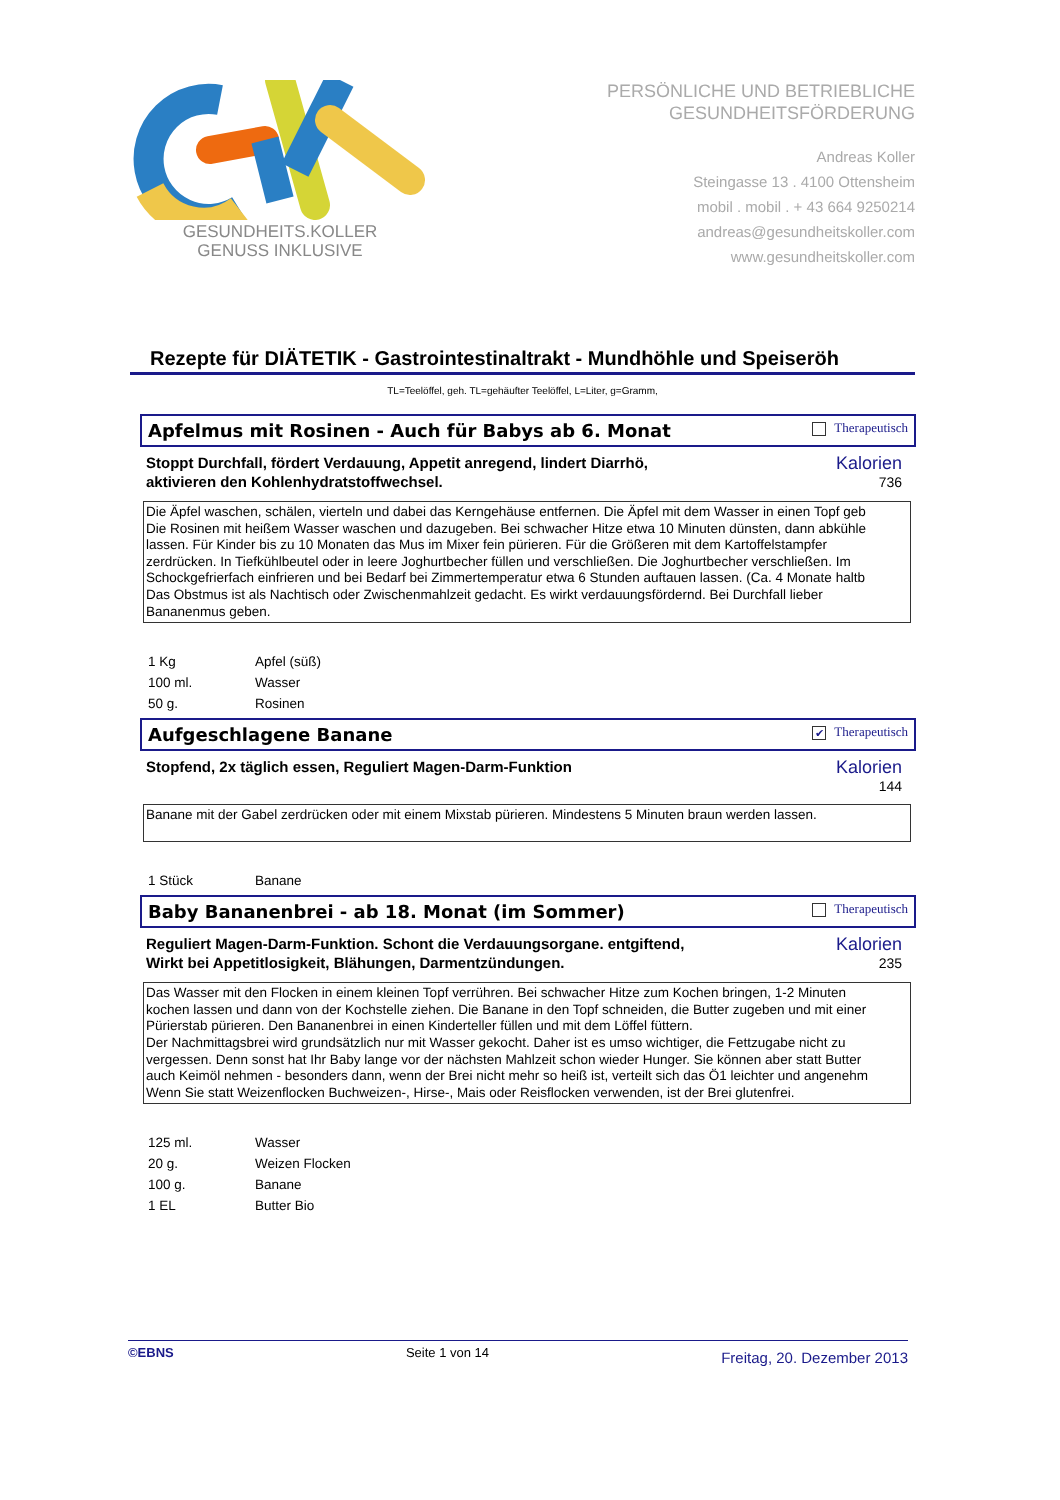GESUNDHEITS.KOLLER
GENUSS INKLUSIVE
PERSÖNLICHE UND BETRIEBLICHE
GESUNDHEITSFÖRDERUNG
Andreas Koller
Steingasse 13 . 4100 Ottensheim
mobil . mobil . + 43 664 9250214
andreas@gesundheitskoller.com
www.gesundheitskoller.com
Rezepte für DIÄTETIK - Gastrointestinaltrakt - Mundhöhle und Speiseröh
TL=Teelöffel, geh. TL=gehäufter Teelöffel, L=Liter, g=Gramm,
Apfelmus mit Rosinen - Auch für Babys ab 6. Monat Therapeutisch
Stoppt Durchfall, fördert Verdauung, Appetit anregend, lindert Diarrhö,
aktivieren den Kohlenhydratstoffwechsel.
Kalorien
736
Die Äpfel waschen, schälen, vierteln und dabei das Kerngehäuse entfernen. Die Äpfel mit dem Wasser in einen Topf geb
Die Rosinen mit heißem Wasser waschen und dazugeben. Bei schwacher Hitze etwa 10 Minuten dünsten, dann abkühle
lassen. Für Kinder bis zu 10 Monaten das Mus im Mixer fein pürieren. Für die Größeren mit dem Kartoffelstampfer
zerdrücken. In Tiefkühlbeutel oder in leere Joghurtbecher füllen und verschließen. Die Joghurtbecher verschließen. Im
Schockgefrierfach einfrieren und bei Bedarf bei Zimmertemperatur etwa 6 Stunden auftauen lassen. (Ca. 4 Monate haltb
Das Obstmus ist als Nachtisch oder Zwischenmahlzeit gedacht. Es wirkt verdauungsfördernd. Bei Durchfall lieber
Bananenmus geben.
| 1 Kg | Apfel (süß) |
| 100 ml. | Wasser |
| 50 g. | Rosinen |
Aufgeschlagene Banane ✔ Therapeutisch
Stopfend, 2x täglich essen, Reguliert Magen-Darm-Funktion
Kalorien
144
Banane mit der Gabel zerdrücken oder mit einem Mixstab pürieren. Mindestens 5 Minuten braun werden lassen.
| 1 Stück | Banane |
Baby Bananenbrei - ab 18. Monat (im Sommer) Therapeutisch
Reguliert Magen-Darm-Funktion. Schont die Verdauungsorgane. entgiftend,
Wirkt bei Appetitlosigkeit, Blähungen, Darmentzündungen.
Kalorien
235
Das Wasser mit den Flocken in einem kleinen Topf verrühren. Bei schwacher Hitze zum Kochen bringen, 1-2 Minuten
kochen lassen und dann von der Kochstelle ziehen. Die Banane in den Topf schneiden, die Butter zugeben und mit einer
Pürierstab pürieren. Den Bananenbrei in einen Kinderteller füllen und mit dem Löffel füttern.
Der Nachmittagsbrei wird grundsätzlich nur mit Wasser gekocht. Daher ist es umso wichtiger, die Fettzugabe nicht zu
vergessen. Denn sonst hat Ihr Baby lange vor der nächsten Mahlzeit schon wieder Hunger. Sie können aber statt Butter
auch Keimöl nehmen - besonders dann, wenn der Brei nicht mehr so heiß ist, verteilt sich das Ö1 leichter und angenehm
Wenn Sie statt Weizenflocken Buchweizen-, Hirse-, Mais oder Reisflocken verwenden, ist der Brei glutenfrei.
| 125 ml. | Wasser |
| 20 g. | Weizen Flocken |
| 100 g. | Banane |
| 1 EL | Butter Bio |
©EBNS Seite 1 von 14 Freitag, 20. Dezember 2013